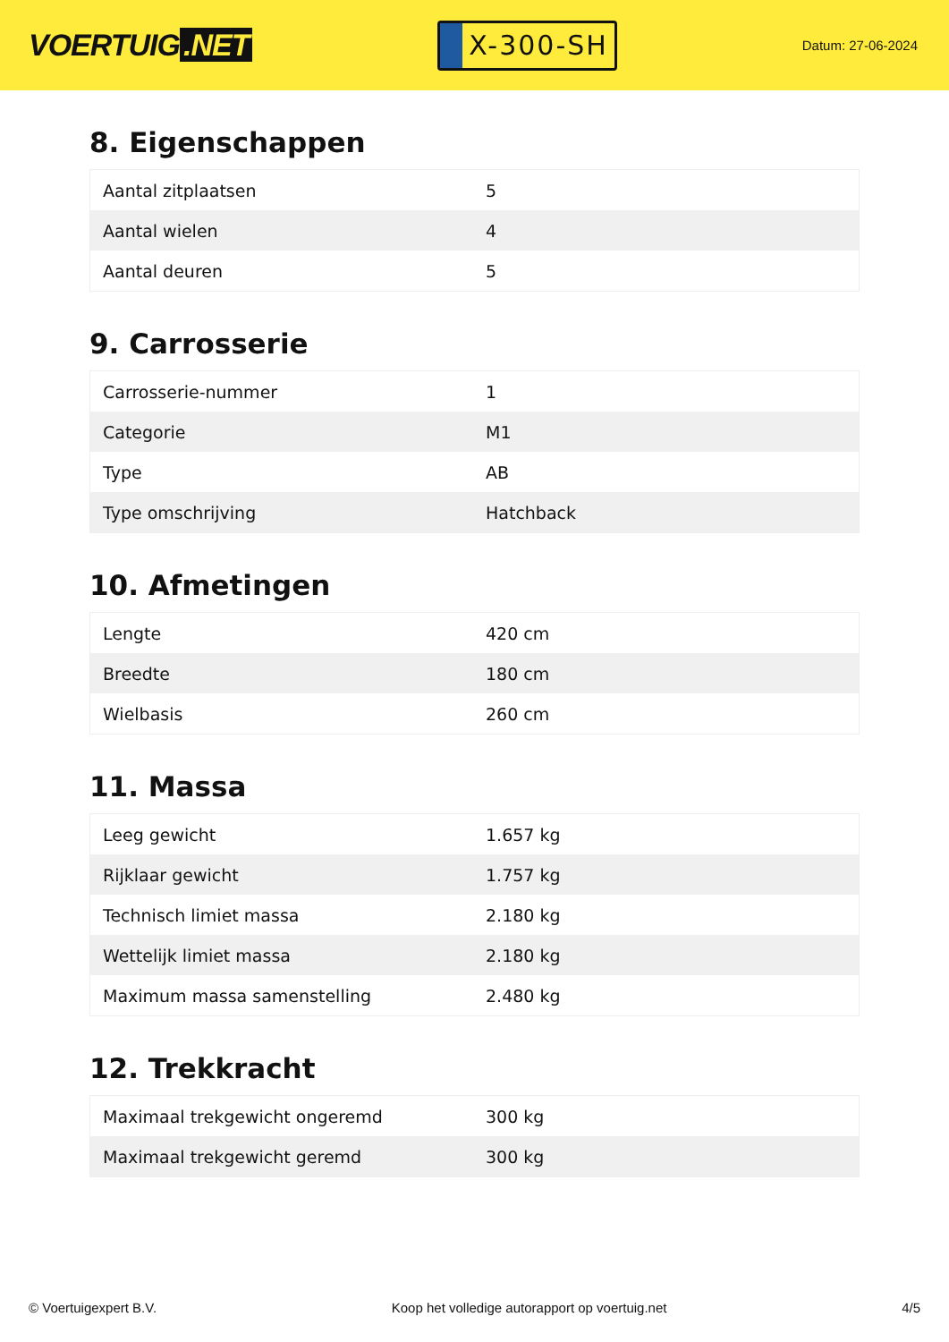VOERTUIG.NET
X-300-SH
Datum: 27-06-2024
8. Eigenschappen
| Aantal zitplaatsen | 5 |
| Aantal wielen | 4 |
| Aantal deuren | 5 |
9. Carrosserie
| Carrosserie-nummer | 1 |
| Categorie | M1 |
| Type | AB |
| Type omschrijving | Hatchback |
10. Afmetingen
| Lengte | 420 cm |
| Breedte | 180 cm |
| Wielbasis | 260 cm |
11. Massa
| Leeg gewicht | 1.657 kg |
| Rijklaar gewicht | 1.757 kg |
| Technisch limiet massa | 2.180 kg |
| Wettelijk limiet massa | 2.180 kg |
| Maximum massa samenstelling | 2.480 kg |
12. Trekkracht
| Maximaal trekgewicht ongeremd | 300 kg |
| Maximaal trekgewicht geremd | 300 kg |
© Voertuigexpert B.V. Koop het volledige autorapport op voertuig.net 4/5